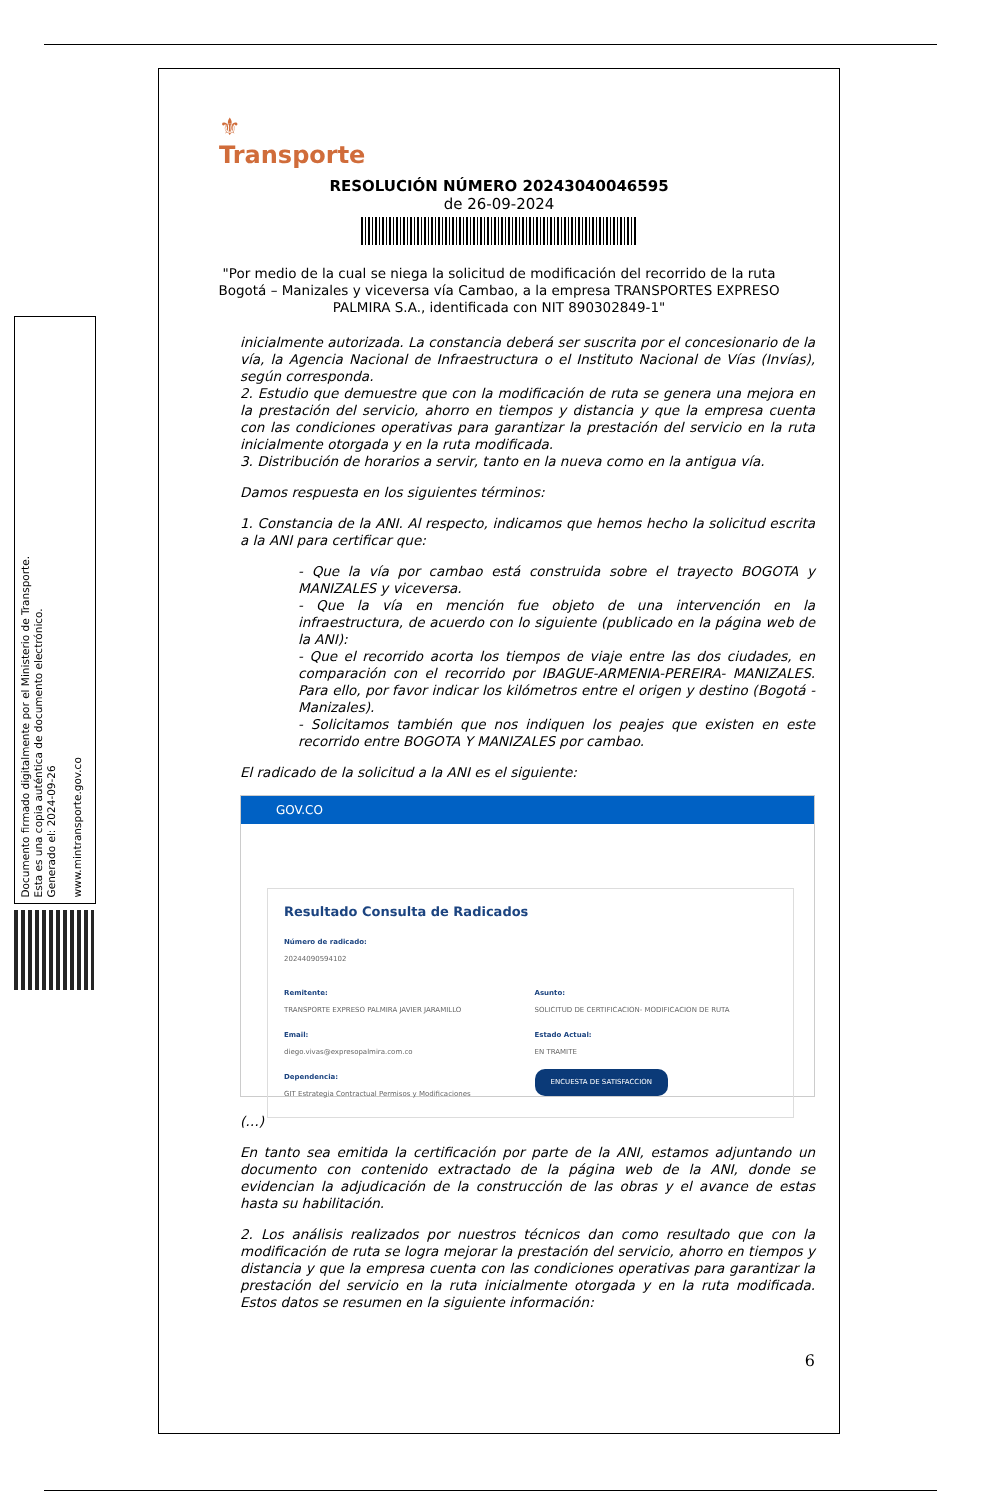Documento firmado digitalmente por el Ministerio de Transporte.
Esta es una copia auténtica de documento electrónico.
Generado el: 2024-09-26
www.mintransporte.gov.co
⚜
Transporte
RESOLUCIÓN NÚMERO 20243040046595
de 26-09-2024
"Por medio de la cual se niega la solicitud de modificación del recorrido de la ruta Bogotá – Manizales y viceversa vía Cambao, a la empresa TRANSPORTES EXPRESO PALMIRA S.A., identificada con NIT 890302849-1"
inicialmente autorizada. La constancia deberá ser suscrita por el concesionario de la vía, la Agencia Nacional de Infraestructura o el Instituto Nacional de Vías (Invías), según corresponda.
2. Estudio que demuestre que con la modificación de ruta se genera una mejora en la prestación del servicio, ahorro en tiempos y distancia y que la empresa cuenta con las condiciones operativas para garantizar la prestación del servicio en la ruta inicialmente otorgada y en la ruta modificada.
3. Distribución de horarios a servir, tanto en la nueva como en la antigua vía.
Damos respuesta en los siguientes términos:
1. Constancia de la ANI. Al respecto, indicamos que hemos hecho la solicitud escrita a la ANI para certificar que:
- Que la vía por cambao está construida sobre el trayecto BOGOTA y MANIZALES y viceversa.
- Que la vía en mención fue objeto de una intervención en la infraestructura, de acuerdo con lo siguiente (publicado en la página web de la ANI):
- Que el recorrido acorta los tiempos de viaje entre las dos ciudades, en comparación con el recorrido por IBAGUE-ARMENIA-PEREIRA- MANIZALES. Para ello, por favor indicar los kilómetros entre el origen y destino (Bogotá - Manizales).
- Solicitamos también que nos indiquen los peajes que existen en este recorrido entre BOGOTA Y MANIZALES por cambao.
El radicado de la solicitud a la ANI es el siguiente:
GOV.CO
Resultado Consulta de Radicados
Número de radicado:
20244090594102
Remitente:
TRANSPORTE EXPRESO PALMIRA JAVIER JARAMILLO
Asunto:
SOLICITUD DE CERTIFICACION- MODIFICACION DE RUTA
Email:
diego.vivas@expresopalmira.com.co
Estado Actual:
EN TRAMITE
Dependencia:
GIT Estrategia Contractual Permisos y Modificaciones
ENCUESTA DE SATISFACCION
(…)
En tanto sea emitida la certificación por parte de la ANI, estamos adjuntando un documento con contenido extractado de la página web de la ANI, donde se evidencian la adjudicación de la construcción de las obras y el avance de estas hasta su habilitación.
2. Los análisis realizados por nuestros técnicos dan como resultado que con la modificación de ruta se logra mejorar la prestación del servicio, ahorro en tiempos y distancia y que la empresa cuenta con las condiciones operativas para garantizar la prestación del servicio en la ruta inicialmente otorgada y en la ruta modificada. Estos datos se resumen en la siguiente información:
6